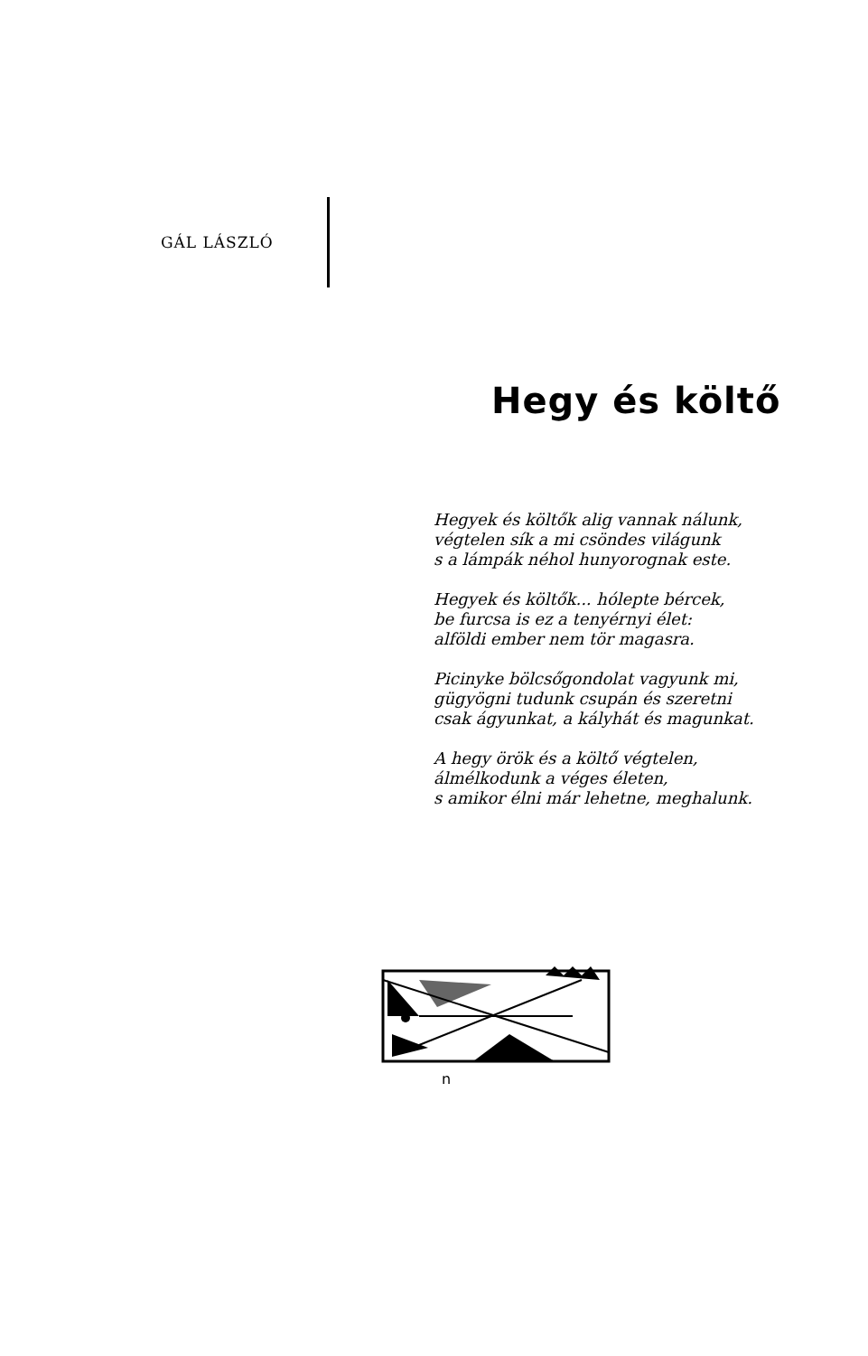GÁL LÁSZLÓ
Hegy és költő
Hegyek és költők alig vannak nálunk,
végtelen sík a mi csöndes világunk
s a lámpák néhol hunyorognak este.
Hegyek és költők... hólepte bércek,
be furcsa is ez a tenyérnyi élet:
alföldi ember nem tör magasra.
Picinyke bölcsőgondolat vagyunk mi,
gügyögni tudunk csupán és szeretni
csak ágyunkat, a kályhát és magunkat.
A hegy örök és a költő végtelen,
álmélkodunk a véges életen,
s amikor élni már lehetne, meghalunk.
n